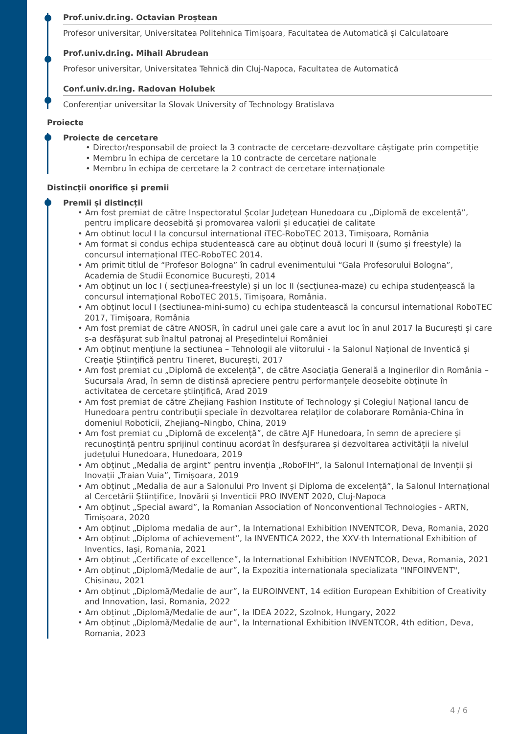Prof.univ.dr.ing. Octavian Proștean
Profesor universitar, Universitatea Politehnica Timișoara, Facultatea de Automatică și Calculatoare
Prof.univ.dr.ing. Mihail Abrudean
Profesor universitar, Universitatea Tehnică din Cluj-Napoca, Facultatea de Automatică
Conf.univ.dr.ing. Radovan Holubek
Conferențiar universitar la Slovak University of Technology Bratislava
Proiecte
Proiecte de cercetare
• Director/responsabil de proiect la 3 contracte de cercetare-dezvoltare câștigate prin competiție
• Membru în echipa de cercetare la 10 contracte de cercetare naționale
• Membru în echipa de cercetare la 2 contract de cercetare internaționale
Distincții onorifice și premii
Premii și distincții
• Am fost premiat de către Inspectoratul Școlar Județean Hunedoara cu „Diplomă de excelență”, pentru implicare deosebită și promovarea valorii și educației de calitate
• Am obtinut locul I la concursul international iTEC-RoboTEC 2013, Timișoara, România
• Am format si condus echipa studentească care au obținut două locuri II (sumo și freestyle) la concursul internațional ITEC-RoboTEC 2014.
• Am primit titlul de “Profesor Bologna” în cadrul evenimentului “Gala Profesorului Bologna”, Academia de Studii Economice București, 2014
• Am obținut un loc I ( secțiunea-freestyle) și un loc II (secțiunea-maze) cu echipa studențească la concursul internațional RoboTEC 2015, Timișoara, România.
• Am obținut locul I (sectiunea-mini-sumo) cu echipa studentească la concursul international RoboTEC 2017, Timișoara, România
• Am fost premiat de către ANOSR, în cadrul unei gale care a avut loc în anul 2017 la București și care s-a desfășurat sub înaltul patronaj al Președintelui României
• Am obținut mențiune la sectiunea – Tehnologii ale viitorului - la Salonul Național de Inventică și Creație Științifică pentru Tineret, București, 2017
• Am fost premiat cu „Diplomă de excelență”, de către Asociația Generală a Inginerilor din România – Sucursala Arad, în semn de distinsă apreciere pentru performanțele deosebite obținute în activitatea de cercetare științifică, Arad 2019
• Am fost premiat de către Zhejiang Fashion Institute of Technology și Colegiul Național Iancu de Hunedoara pentru contribuții speciale în dezvoltarea relaților de colaborare România-China în domeniul Roboticii, Zhejiang–Ningbo, China, 2019
• Am fost premiat cu „Diplomă de excelență”, de către AJF Hunedoara, în semn de apreciere și recunoștință pentru sprijinul continuu acordat în desfșurarea și dezvoltarea activității la nivelul județului Hunedoara, Hunedoara, 2019
• Am obținut „Medalia de argint” pentru invenția „RoboFIH”, la Salonul Internațional de Invenții și Inovații „Traian Vuia”, Timișoara, 2019
• Am obținut „Medalia de aur a Salonului Pro Invent și Diploma de excelență”, la Salonul Internațional al Cercetării Științifice, Inovării și Inventicii PRO INVENT 2020, Cluj-Napoca
• Am obținut „Special award”, la Romanian Association of Nonconventional Technologies - ARTN, Timișoara, 2020
• Am obținut „Diploma medalia de aur”, la International Exhibition INVENTCOR, Deva, Romania, 2020
• Am obținut „Diploma of achievement”, la INVENTICA 2022, the XXV-th International Exhibition of Inventics, Iași, Romania, 2021
• Am obținut „Certificate of excellence”, la International Exhibition INVENTCOR, Deva, Romania, 2021
• Am obținut „Diplomă/Medalie de aur”, la Expozitia internationala specializata "INFOINVENT", Chisinau, 2021
• Am obținut „Diplomă/Medalie de aur”, la EUROINVENT, 14 edition European Exhibition of Creativity and Innovation, Iasi, Romania, 2022
• Am obținut „Diplomă/Medalie de aur”, la IDEA 2022, Szolnok, Hungary, 2022
• Am obținut „Diplomă/Medalie de aur”, la International Exhibition INVENTCOR, 4th edition, Deva, Romania, 2023
4 / 6